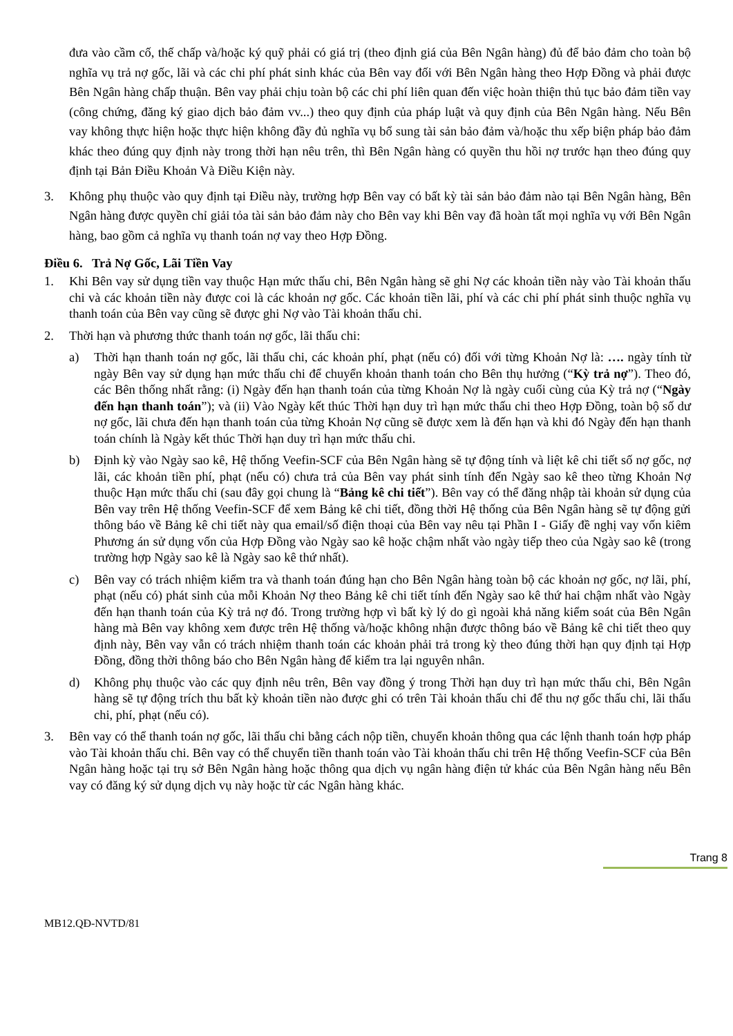đưa vào cầm cố, thế chấp và/hoặc ký quỹ phải có giá trị (theo định giá của Bên Ngân hàng) đủ để bảo đảm cho toàn bộ nghĩa vụ trả nợ gốc, lãi và các chi phí phát sinh khác của Bên vay đối với Bên Ngân hàng theo Hợp Đồng và phải được Bên Ngân hàng chấp thuận. Bên vay phải chịu toàn bộ các chi phí liên quan đến việc hoàn thiện thủ tục bảo đảm tiền vay (công chứng, đăng ký giao dịch bảo đảm vv...) theo quy định của pháp luật và quy định của Bên Ngân hàng. Nếu Bên vay không thực hiện hoặc thực hiện không đầy đủ nghĩa vụ bổ sung tài sản bảo đảm và/hoặc thu xếp biện pháp bảo đảm khác theo đúng quy định này trong thời hạn nêu trên, thì Bên Ngân hàng có quyền thu hồi nợ trước hạn theo đúng quy định tại Bản Điều Khoản Và Điều Kiện này.
3. Không phụ thuộc vào quy định tại Điều này, trường hợp Bên vay có bất kỳ tài sản bảo đảm nào tại Bên Ngân hàng, Bên Ngân hàng được quyền chỉ giải tỏa tài sản bảo đảm này cho Bên vay khi Bên vay đã hoàn tất mọi nghĩa vụ với Bên Ngân hàng, bao gồm cả nghĩa vụ thanh toán nợ vay theo Hợp Đồng.
Điều 6. Trả Nợ Gốc, Lãi Tiền Vay
1. Khi Bên vay sử dụng tiền vay thuộc Hạn mức thấu chi, Bên Ngân hàng sẽ ghi Nợ các khoản tiền này vào Tài khoản thấu chi và các khoản tiền này được coi là các khoản nợ gốc. Các khoản tiền lãi, phí và các chi phí phát sinh thuộc nghĩa vụ thanh toán của Bên vay cũng sẽ được ghi Nợ vào Tài khoản thấu chi.
2. Thời hạn và phương thức thanh toán nợ gốc, lãi thấu chi:
a) Thời hạn thanh toán nợ gốc, lãi thấu chi, các khoản phí, phạt (nếu có) đối với từng Khoản Nợ là: …. ngày tính từ ngày Bên vay sử dụng hạn mức thấu chi để chuyển khoản thanh toán cho Bên thụ hưởng (“Kỳ trả nợ”). Theo đó, các Bên thống nhất rằng: (i) Ngày đến hạn thanh toán của từng Khoản Nợ là ngày cuối cùng của Kỳ trả nợ (“Ngày đến hạn thanh toán”); và (ii) Vào Ngày kết thúc Thời hạn duy trì hạn mức thấu chi theo Hợp Đồng, toàn bộ số dư nợ gốc, lãi chưa đến hạn thanh toán của từng Khoản Nợ cũng sẽ được xem là đến hạn và khi đó Ngày đến hạn thanh toán chính là Ngày kết thúc Thời hạn duy trì hạn mức thấu chi.
b) Định kỳ vào Ngày sao kê, Hệ thống Veefin-SCF của Bên Ngân hàng sẽ tự động tính và liệt kê chi tiết số nợ gốc, nợ lãi, các khoản tiền phí, phạt (nếu có) chưa trả của Bên vay phát sinh tính đến Ngày sao kê theo từng Khoản Nợ thuộc Hạn mức thấu chi (sau đây gọi chung là “Bảng kê chi tiết”). Bên vay có thể đăng nhập tài khoản sử dụng của Bên vay trên Hệ thống Veefin-SCF để xem Bảng kê chi tiết, đồng thời Hệ thống của Bên Ngân hàng sẽ tự động gửi thông báo về Bảng kê chi tiết này qua email/số điện thoại của Bên vay nêu tại Phần I - Giấy đề nghị vay vốn kiêm Phương án sử dụng vốn của Hợp Đồng vào Ngày sao kê hoặc chậm nhất vào ngày tiếp theo của Ngày sao kê (trong trường hợp Ngày sao kê là Ngày sao kê thứ nhất).
c) Bên vay có trách nhiệm kiểm tra và thanh toán đúng hạn cho Bên Ngân hàng toàn bộ các khoản nợ gốc, nợ lãi, phí, phạt (nếu có) phát sinh của mỗi Khoản Nợ theo Bảng kê chi tiết tính đến Ngày sao kê thứ hai chậm nhất vào Ngày đến hạn thanh toán của Kỳ trả nợ đó. Trong trường hợp vì bất kỳ lý do gì ngoài khả năng kiểm soát của Bên Ngân hàng mà Bên vay không xem được trên Hệ thống và/hoặc không nhận được thông báo về Bảng kê chi tiết theo quy định này, Bên vay vẫn có trách nhiệm thanh toán các khoản phải trả trong kỳ theo đúng thời hạn quy định tại Hợp Đồng, đồng thời thông báo cho Bên Ngân hàng để kiểm tra lại nguyên nhân.
d) Không phụ thuộc vào các quy định nêu trên, Bên vay đồng ý trong Thời hạn duy trì hạn mức thấu chi, Bên Ngân hàng sẽ tự động trích thu bất kỳ khoản tiền nào được ghi có trên Tài khoản thấu chi để thu nợ gốc thấu chi, lãi thấu chi, phí, phạt (nếu có).
3. Bên vay có thể thanh toán nợ gốc, lãi thấu chi bằng cách nộp tiền, chuyển khoản thông qua các lệnh thanh toán hợp pháp vào Tài khoản thấu chi. Bên vay có thể chuyển tiền thanh toán vào Tài khoản thấu chi trên Hệ thống Veefin-SCF của Bên Ngân hàng hoặc tại trụ sở Bên Ngân hàng hoặc thông qua dịch vụ ngân hàng điện tử khác của Bên Ngân hàng nếu Bên vay có đăng ký sử dụng dịch vụ này hoặc từ các Ngân hàng khác.
Trang 8
MB12.QĐ-NVTD/81